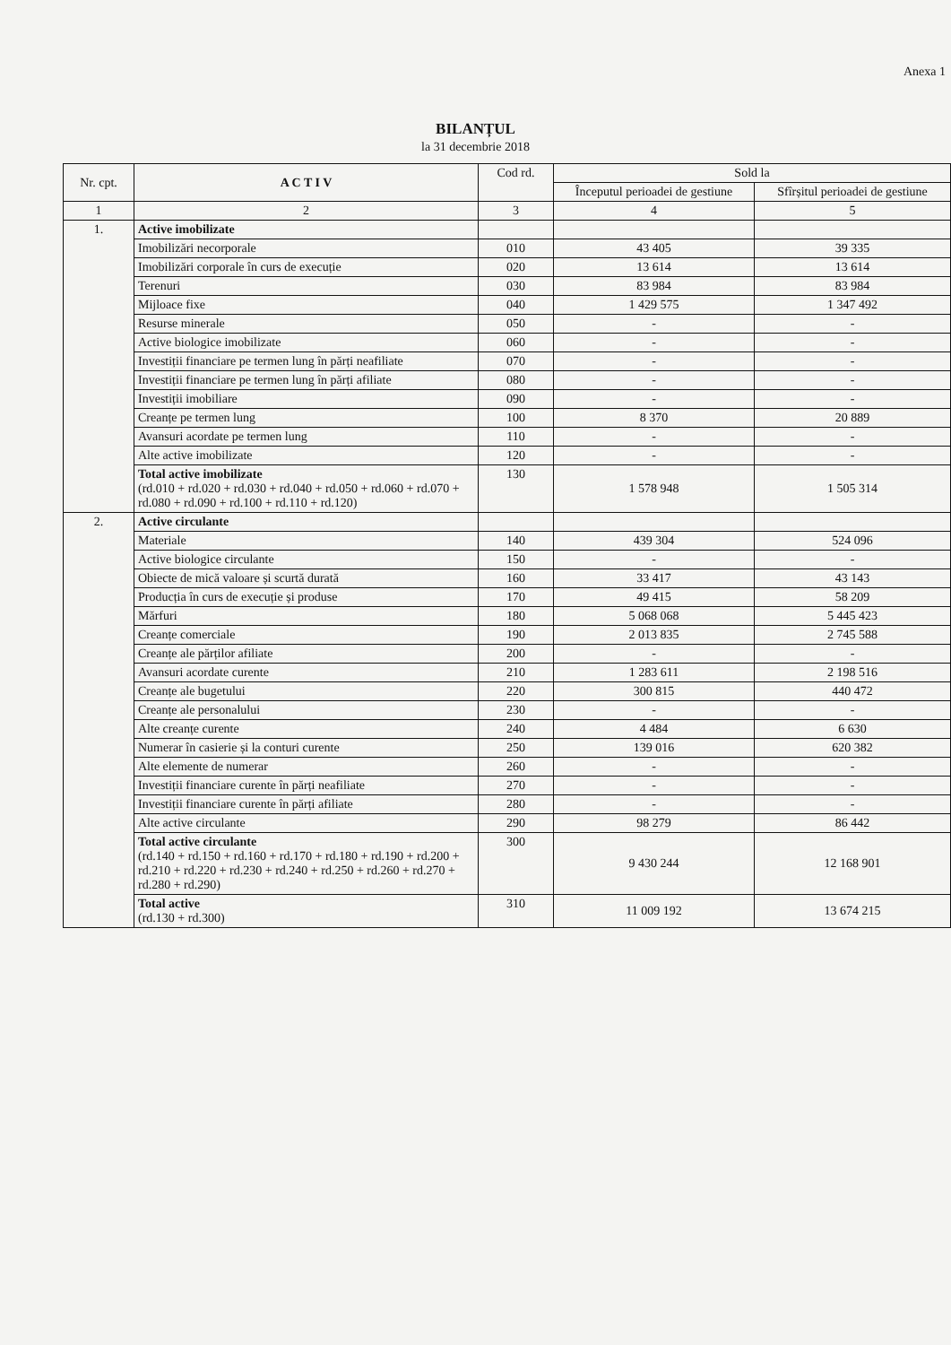Anexa 1
BILANȚUL
la 31 decembrie 2018
| Nr. cpt. | A C T I V | Cod rd. | Sold la | |
| --- | --- | --- | --- | --- |
| | | | Începutul perioadei de gestiune | Sfîrșitul perioadei de gestiune |
| 1 | 2 | 3 | 4 | 5 |
| 1. | Active imobilizate | | | |
| | Imobilizări necorporale | 010 | 43 405 | 39 335 |
| | Imobilizări corporale în curs de execuție | 020 | 13 614 | 13 614 |
| | Terenuri | 030 | 83 984 | 83 984 |
| | Mijloace fixe | 040 | 1 429 575 | 1 347 492 |
| | Resurse minerale | 050 | - | - |
| | Active biologice imobilizate | 060 | - | - |
| | Investiții financiare pe termen lung în părți neafiliate | 070 | - | - |
| | Investiții financiare pe termen lung în părți afiliate | 080 | - | - |
| | Investiții imobiliare | 090 | - | - |
| | Creanțe pe termen lung | 100 | 8 370 | 20 889 |
| | Avansuri acordate pe termen lung | 110 | - | - |
| | Alte active imobilizate | 120 | - | - |
| | Total active imobilizate (rd.010 + rd.020 + rd.030 + rd.040 + rd.050 + rd.060 + rd.070 + rd.080 + rd.090 + rd.100 + rd.110 + rd.120) | 130 | 1 578 948 | 1 505 314 |
| 2. | Active circulante | | | |
| | Materiale | 140 | 439 304 | 524 096 |
| | Active biologice circulante | 150 | - | - |
| | Obiecte de mică valoare și scurtă durată | 160 | 33 417 | 43 143 |
| | Producția în curs de execuție și produse | 170 | 49 415 | 58 209 |
| | Mărfuri | 180 | 5 068 068 | 5 445 423 |
| | Creanțe comerciale | 190 | 2 013 835 | 2 745 588 |
| | Creanțe ale părților afiliate | 200 | - | - |
| | Avansuri acordate curente | 210 | 1 283 611 | 2 198 516 |
| | Creanțe ale bugetului | 220 | 300 815 | 440 472 |
| | Creanțe ale personalului | 230 | - | - |
| | Alte creanțe curente | 240 | 4 484 | 6 630 |
| | Numerar în casierie și la conturi curente | 250 | 139 016 | 620 382 |
| | Alte elemente de numerar | 260 | - | - |
| | Investiții financiare curente în părți neafiliate | 270 | - | - |
| | Investiții financiare curente în părți afiliate | 280 | - | - |
| | Alte active circulante | 290 | 98 279 | 86 442 |
| | Total active circulante (rd.140 + rd.150 + rd.160 + rd.170 + rd.180 + rd.190 + rd.200 + rd.210 + rd.220 + rd.230 + rd.240 + rd.250 + rd.260 + rd.270 + rd.280 + rd.290) | 300 | 9 430 244 | 12 168 901 |
| | Total active (rd.130 + rd.300) | 310 | 11 009 192 | 13 674 215 |